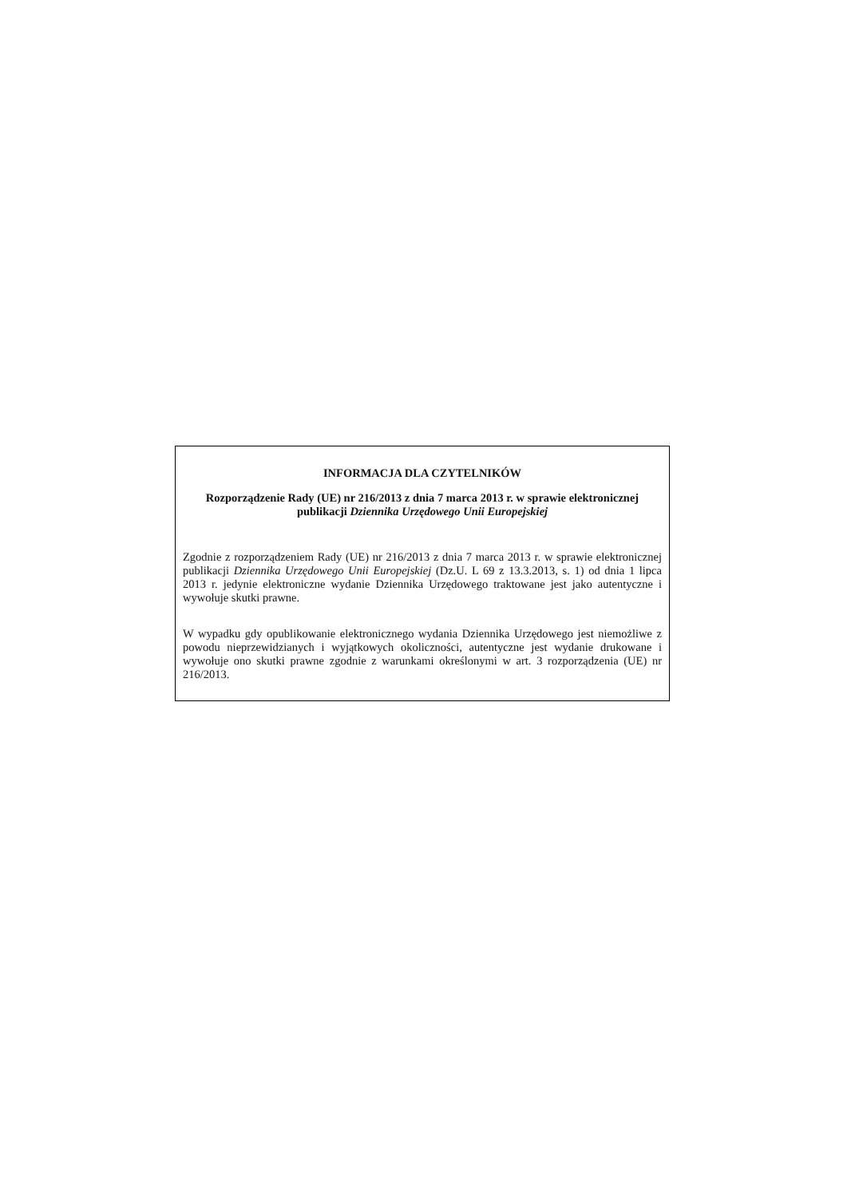INFORMACJA DLA CZYTELNIKÓW
Rozporządzenie Rady (UE) nr 216/2013 z dnia 7 marca 2013 r. w sprawie elektronicznej publikacji Dziennika Urzędowego Unii Europejskiej
Zgodnie z rozporządzeniem Rady (UE) nr 216/2013 z dnia 7 marca 2013 r. w sprawie elektronicznej publikacji Dziennika Urzędowego Unii Europejskiej (Dz.U. L 69 z 13.3.2013, s. 1) od dnia 1 lipca 2013 r. jedynie elektroniczne wydanie Dziennika Urzędowego traktowane jest jako autentyczne i wywołuje skutki prawne.
W wypadku gdy opublikowanie elektronicznego wydania Dziennika Urzędowego jest niemożliwe z powodu nieprzewidzianych i wyjątkowych okoliczności, autentyczne jest wydanie drukowane i wywołuje ono skutki prawne zgodnie z warunkami określonymi w art. 3 rozporządzenia (UE) nr 216/2013.